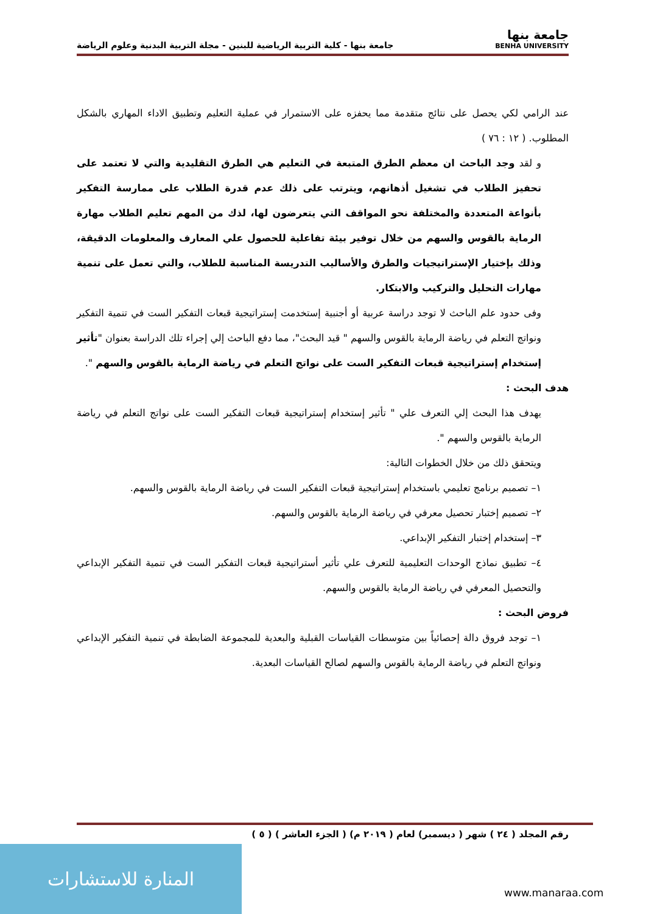جامعة بنها
BENHA UNIVERSITY
جامعة بنها - كلية التربية الرياضية للبنين - مجلة التربية البدنية وعلوم الرياضة
عند الرامي لكي يحصل على نتائج متقدمة مما يحفزه على الاستمرار في عملية التعليم وتطبيق الاداء المهاري بالشكل المطلوب. ( ١٢ : ٧٦ )
و لقد وجد الباحث ان معظم الطرق المتبعة في التعليم هي الطرق التقليدية والتي لا تعتمد على تحفيز الطلاب في تشغيل أذهانهم، ويترتب على ذلك عدم قدرة الطلاب على ممارسة التفكير بأنواعة المتعددة والمختلفة نحو المواقف التي يتعرضون لها، لذك من المهم تعليم الطلاب مهارة الرماية بالقوس والسهم من خلال توفير بيئة تفاعلية للحصول علي المعارف والمعلومات الدقيقة، وذلك بإختيار الإستراتيجيات والطرق والأساليب التدريسة المناسبة للطلاب، والتي تعمل على تنمية مهارات التحليل والتركيب والابتكار.
وفى حدود علم الباحث لا توجد دراسة عربية أو أجنبية إستخدمت إستراتيجية قبعات التفكير الست في تنمية التفكير ونواتج التعلم في رياضة الرماية بالقوس والسهم " قيد البحث"، مما دفع الباحث إلي إجراء تلك الدراسة بعنوان "تأثير إستخدام إستراتيجية قبعات التفكير الست على نواتج التعلم في رياضة الرماية بالقوس والسهم ".
هدف البحث :
يهدف هذا البحث إلي التعرف علي " تأثير إستخدام إستراتيجية قبعات التفكير الست على نواتج التعلم في رياضة الرماية بالقوس والسهم ".
ويتحقق ذلك من خلال الخطوات التالية:
١– تصميم برنامج تعليمي باستخدام إستراتيجية قبعات التفكير الست في رياضة الرماية بالقوس والسهم.
٢– تصميم إختبار تحصيل معرفي في رياضة الرماية بالقوس والسهم.
٣– إستخدام إختبار التفكير الإبداعي.
٤– تطبيق نماذج الوحدات التعليمية للتعرف علي تأثير أستراتيجية قبعات التفكير الست في تنمية التفكير الإبداعي والتحصيل المعرفي في رياضة الرماية بالقوس والسهم.
فروض البحث :
١– توجد فروق دالة إحصائياً بين متوسطات القياسات القبلية والبعدية للمجموعة الضابطة في تنمية التفكير الإبداعي ونواتج التعلم في رياضة الرماية بالقوس والسهم لصالح القياسات البعدية.
رقم المجلد ( ٢٤ ) شهر ( ديسمبر) لعام ( ٢٠١٩ م) ( الجزء العاشر ) ( ٥ )
المنارة للاستشارات
www.manaraa.com